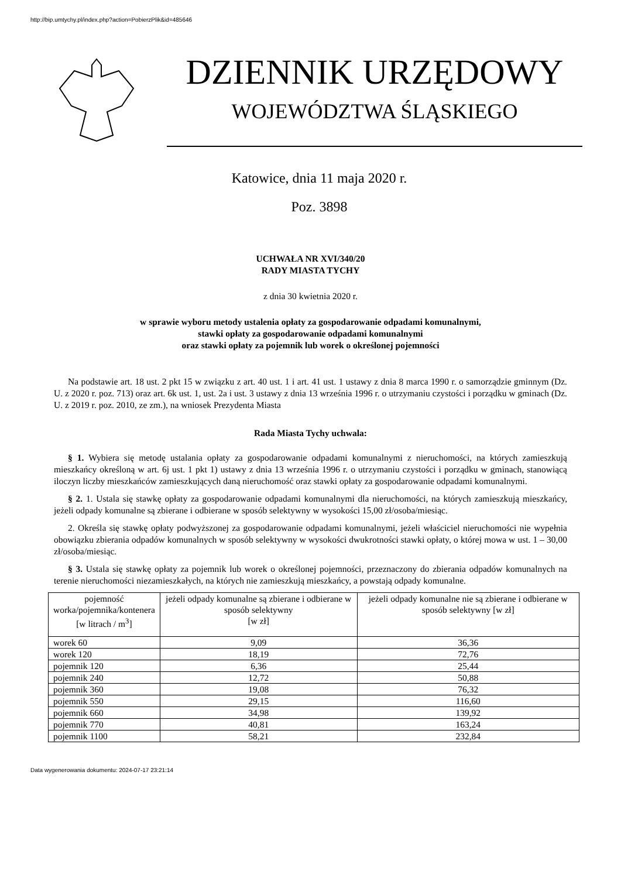http://bip.umtychy.pl/index.php?action=PobierzPlik&id=485646
DZIENNIK URZĘDOWY
WOJEWÓDZTWA ŚLĄSKIEGO
Katowice, dnia 11 maja 2020 r.
Poz. 3898
UCHWAŁA NR XVI/340/20
RADY MIASTA TYCHY
z dnia 30 kwietnia 2020 r.
w sprawie wyboru metody ustalenia opłaty za gospodarowanie odpadami komunalnymi,
stawki opłaty za gospodarowanie odpadami komunalnymi
oraz stawki opłaty za pojemnik lub worek o określonej pojemności
Na podstawie art. 18 ust. 2 pkt 15 w związku z art. 40 ust. 1 i art. 41 ust. 1 ustawy z dnia 8 marca 1990 r. o samorządzie gminnym (Dz. U. z 2020 r. poz. 713) oraz art. 6k ust. 1, ust. 2a i ust. 3 ustawy z dnia 13 września 1996 r. o utrzymaniu czystości i porządku w gminach (Dz. U. z 2019 r. poz. 2010, ze zm.), na wniosek Prezydenta Miasta
Rada Miasta Tychy uchwala:
§ 1. Wybiera się metodę ustalania opłaty za gospodarowanie odpadami komunalnymi z nieruchomości, na których zamieszkują mieszkańcy określoną w art. 6j ust. 1 pkt 1) ustawy z dnia 13 września 1996 r. o utrzymaniu czystości i porządku w gminach, stanowiącą iloczyn liczby mieszkańców zamieszkujących daną nieruchomość oraz stawki opłaty za gospodarowanie odpadami komunalnymi.
§ 2. 1. Ustala się stawkę opłaty za gospodarowanie odpadami komunalnymi dla nieruchomości, na których zamieszkują mieszkańcy, jeżeli odpady komunalne są zbierane i odbierane w sposób selektywny w wysokości 15,00 zł/osoba/miesiąc.
2. Określa się stawkę opłaty podwyższonej za gospodarowanie odpadami komunalnymi, jeżeli właściciel nieruchomości nie wypełnia obowiązku zbierania odpadów komunalnych w sposób selektywny w wysokości dwukrotności stawki opłaty, o której mowa w ust. 1 – 30,00 zł/osoba/miesiąc.
§ 3. Ustala się stawkę opłaty za pojemnik lub worek o określonej pojemności, przeznaczony do zbierania odpadów komunalnych na terenie nieruchomości niezamieszkałych, na których nie zamieszkują mieszkańcy, a powstają odpady komunalne.
| pojemność worka/pojemnika/kontenera [w litrach / m<sup>3</sup>] | jeżeli odpady komunalne są zbierane i odbierane w sposób selektywny [w zł] | jeżeli odpady komunalne nie są zbierane i odbierane w sposób selektywny [w zł] |
| --- | --- | --- |
| worek 60 | 9,09 | 36,36 |
| worek 120 | 18,19 | 72,76 |
| pojemnik 120 | 6,36 | 25,44 |
| pojemnik 240 | 12,72 | 50,88 |
| pojemnik 360 | 19,08 | 76,32 |
| pojemnik 550 | 29,15 | 116,60 |
| pojemnik 660 | 34,98 | 139,92 |
| pojemnik 770 | 40,81 | 163,24 |
| pojemnik 1100 | 58,21 | 232,84 |
Data wygenerowania dokumentu: 2024-07-17 23:21:14